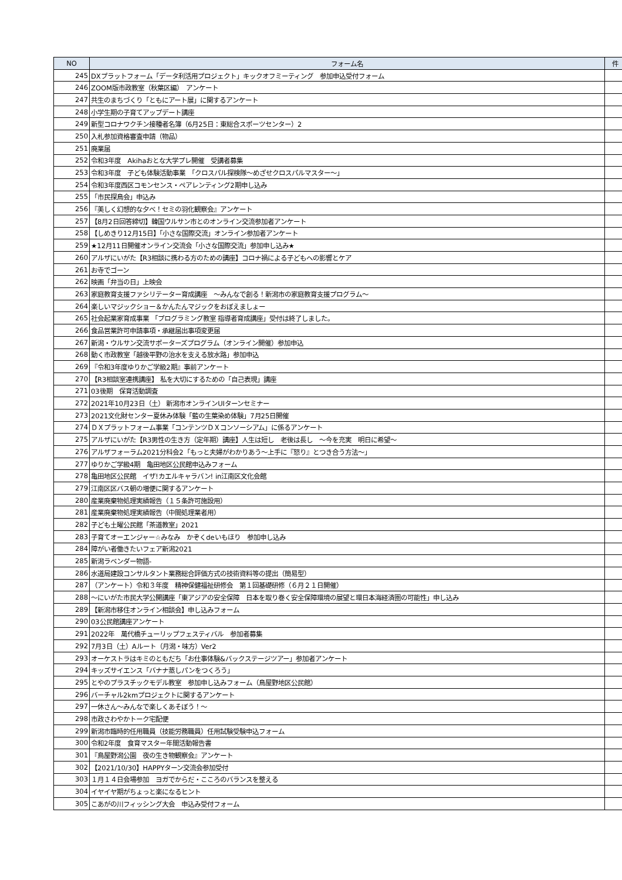| NO | フォーム名 | 件 |
| --- | --- | --- |
| 245 | DXプラットフォーム「データ利活用プロジェクト」キックオフミーティング 参加申込受付フォーム | |
| 246 | ZOOM版市政教室（秋葉区編） アンケート | |
| 247 | 共生のまちづくり「ともにアート展」に関するアンケート | |
| 248 | 小学生期の子育てアップデート講座 | |
| 249 | 新型コロナワクチン接種者名簿（6月25日：東総合スポーツセンター）2 | |
| 250 | 入札参加資格審査申請（物品） | |
| 251 | 廃業届 | |
| 252 | 令和3年度 Akihaおとな大学プレ開催 受講者募集 | |
| 253 | 令和3年度 子ども体験活動事業 「クロスパル探検隊～めざせクロスパルマスター～」 | |
| 254 | 令和3年度西区コモンセンス・ペアレンティング2期申し込み | |
| 255 | 「市民探鳥会」申込み | |
| 256 | 『美しく幻想的な夕べ！セミの羽化観察会』アンケート | |
| 257 | 【8月2日回答締切】韓国ウルサン市とのオンライン交流参加者アンケート | |
| 258 | 【しめきり12月15日】「小さな国際交流」オンライン参加者アンケート | |
| 259 | ★12月11日開催オンライン交流会「小さな国際交流」参加申し込み★ | |
| 260 | アルザにいがた【R3相談に携わる方のための講座】コロナ禍による子どもへの影響とケア | |
| 261 | お寺でゴーン | |
| 262 | 映画「弁当の日」上映会 | |
| 263 | 家庭教育支援ファシリテーター育成講座 ～みんなで創る！新潟市の家庭教育支援プログラム～ | |
| 264 | 楽しいマジックショー＆かんたんマジックをおぼえましょー | |
| 265 | 社会起業家育成事業 「プログラミング教室 指導者育成講座」受付は終了しました。 | |
| 266 | 食品営業許可申請事項・承継届出事項変更届 | |
| 267 | 新潟・ウルサン交流サポーターズプログラム（オンライン開催）参加申込 | |
| 268 | 動く市政教室「越後平野の治水を支える放水路」参加申込 | |
| 269 | 『令和3年度ゆりかご学級2期』事前アンケート | |
| 270 | 【R3相談室連携講座】 私を大切にするための「自己表現」講座 | |
| 271 | 03後期 保育活動調査 | |
| 272 | 2021年10月23日（土） 新潟市オンラインUIターンセミナー | |
| 273 | 2021文化財センター夏休み体験「藍の生葉染め体験」7月25日開催 | |
| 274 | ＤＸプラットフォーム事業「コンテンツＤＸコンソーシアム」に係るアンケート | |
| 275 | アルザにいがた【R3男性の生き方（定年期）講座】人生は短し 老後は長し ～今を充実 明日に希望～ | |
| 276 | アルザフォーラム2021分科会2「もっと夫婦がわかりあう～上手に『怒り』とつき合う方法～」 | |
| 277 | ゆりかご学級4期 亀田地区公民館申込みフォーム | |
| 278 | 亀田地区公民館 イザ!カエルキャラバン! in江南区文化会館 | |
| 279 | 江南区区バス朝の増便に関するアンケート | |
| 280 | 産業廃棄物処理実績報告（１５条許可施設用） | |
| 281 | 産業廃棄物処理実績報告（中間処理業者用） | |
| 282 | 子ども土曜公民館「茶道教室」2021 | |
| 283 | 子育てオーエンジャー☆みなみ かぞくdeいもほり 参加申し込み | |
| 284 | 障がい者働きたいフェア新潟2021 | |
| 285 | 新潟ラベンダー物語- | |
| 286 | 水道局建設コンサルタント業務総合評価方式の技術資料等の提出（簡易型） | |
| 287 | （アンケート）令和３年度 精神保健福祉研修会 第１回基礎研修（６月２１日開催） | |
| 288 | ～にいがた市民大学公開講座「東アジアの安全保障 日本を取り巻く安全保障環境の展望と環日本海経済圏の可能性」申し込み | |
| 289 | 【新潟市移住オンライン相談会】申し込みフォーム | |
| 290 | 03公民館講座アンケート | |
| 291 | 2022年 萬代橋チューリップフェスティバル 参加者募集 | |
| 292 | 7月3日（土）Aルート（月潟・味方）Ver2 | |
| 293 | オーケストラはキミのともだち「お仕事体験&バックステージツアー」参加者アンケート | |
| 294 | キッズサイエンス「バナナ蒸しパンをつくろう」 | |
| 295 | とやのプラスチックモデル教室 参加申し込みフォーム（鳥屋野地区公民館） | |
| 296 | バーチャル2kmプロジェクトに関するアンケート | |
| 297 | 一休さん～みんなで楽しくあそぼう！～ | |
| 298 | 市政さわやかトーク宅配便 | |
| 299 | 新潟市臨時的任用職員（技能労務職員）任用試験受験申込フォーム | |
| 300 | 令和2年度 食育マスター年間活動報告書 | |
| 301 | 『鳥屋野潟公園 夜の生き物観察会』アンケート | |
| 302 | 【2021/10/30】HAPPYターン交流会参加受付 | |
| 303 | １月１４日会場参加 ヨガでからだ・こころのバランスを整える | |
| 304 | イヤイヤ期がちょっと楽になるヒント | |
| 305 | こあがの川フィッシング大会 申込み受付フォーム | |